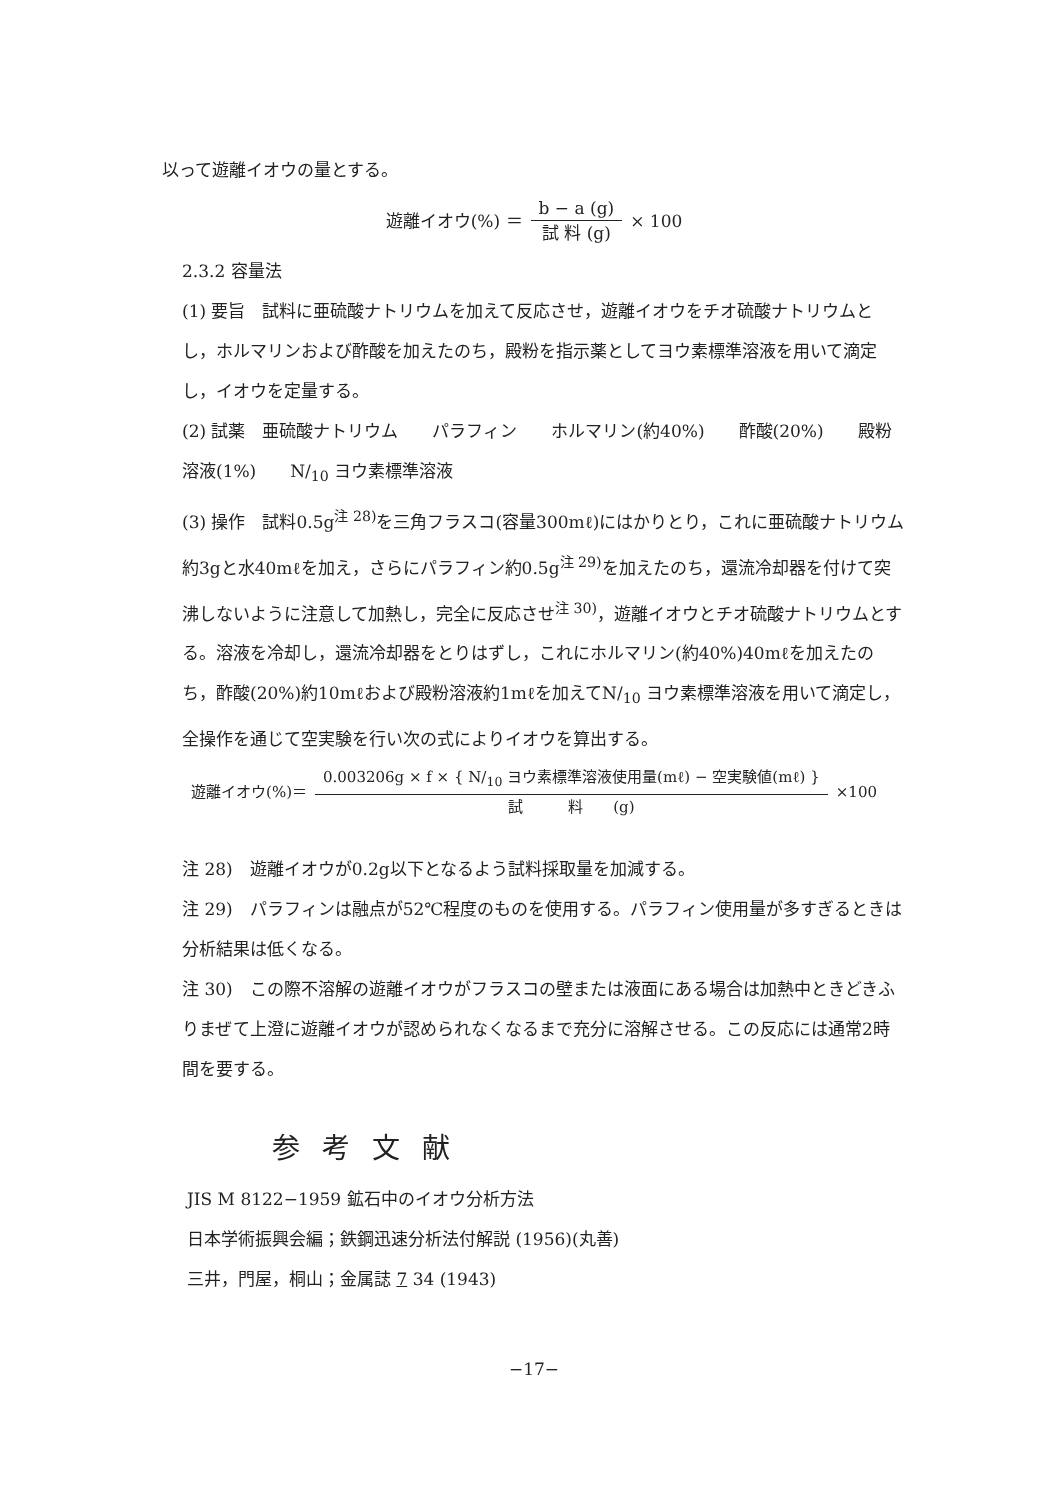以って遊離イオウの量とする。
遊離イオウ(%) ＝ b − a (g) 試 料 (g) × 100
2.3.2 容量法
(1) 要旨　試料に亜硫酸ナトリウムを加えて反応させ，遊離イオウをチオ硫酸ナトリウムとし，ホルマリンおよび酢酸を加えたのち，殿粉を指示薬としてヨウ素標準溶液を用いて滴定し，イオウを定量する。
(2) 試薬　亜硫酸ナトリウム　　パラフィン　　ホルマリン(約40%)　　酢酸(20%)　　殿粉溶液(1%)　　N/<sub>10</sub> ヨウ素標準溶液
(3) 操作　試料0.5g<sup>注 28)</sup>を三角フラスコ(容量300mℓ)にはかりとり，これに亜硫酸ナトリウム約3gと水40mℓを加え，さらにパラフィン約0.5g<sup>注 29)</sup>を加えたのち，還流冷却器を付けて突沸しないように注意して加熱し，完全に反応させ<sup>注 30)</sup>，遊離イオウとチオ硫酸ナトリウムとする。溶液を冷却し，還流冷却器をとりはずし，これにホルマリン(約40%)40mℓを加えたのち，酢酸(20%)約10mℓおよび殿粉溶液約1mℓを加えてN/<sub>10</sub> ヨウ素標準溶液を用いて滴定し，全操作を通じて空実験を行い次の式によりイオウを算出する。
遊離イオウ(%)＝ 0.003206g × f × { N/<sub>10</sub> ヨウ素標準溶液使用量(mℓ) − 空実験値(mℓ) } 試　　　料　　(g) ×100
注 28)　遊離イオウが0.2g以下となるよう試料採取量を加減する。
注 29)　パラフィンは融点が52℃程度のものを使用する。パラフィン使用量が多すぎるときは分析結果は低くなる。
注 30)　この際不溶解の遊離イオウがフラスコの壁または液面にある場合は加熱中ときどきふりまぜて上澄に遊離イオウが認められなくなるまで充分に溶解させる。この反応には通常2時間を要する。
参考文献
JIS M 8122−1959 鉱石中のイオウ分析方法
日本学術振興会編；鉄鋼迅速分析法付解説 (1956)(丸善)
三井，門屋，桐山；金属誌 7 34 (1943)
−17−